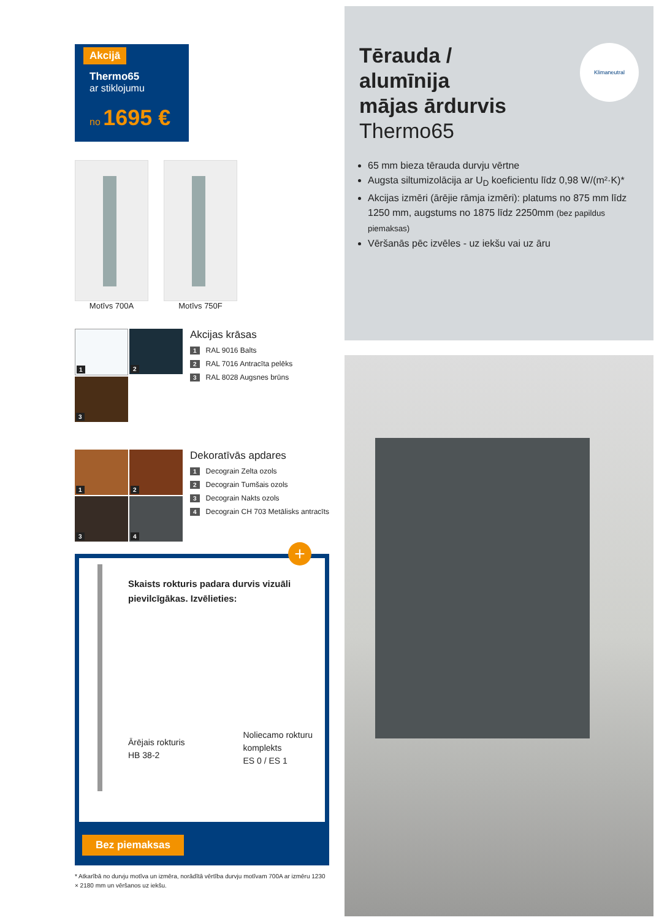Akcijā
Thermo65
ar stiklojumu
no 1695 €
Motīvs 700A Motīvs 750F
1
2
3
Akcijas krāsas
1 RAL 9016 Balts
2 RAL 7016 Antracīta pelēks
3 RAL 8028 Augsnes brūns
1
2
3
4
Dekoratīvās apdares
1 Decograin Zelta ozols
2 Decograin Tumšais ozols
3 Decograin Nakts ozols
4 Decograin CH 703 Metālisks antracīts
+
Skaists rokturis padara durvis vizuāli pievilcīgākas. Izvēlieties:
Ārējais rokturis
HB 38-2
Noliecamo rokturu
komplekts
ES 0 / ES 1
Bez piemaksas
* Atkarībā no durvju motīva un izmēra, norādītā vērtība durvju motīvam 700A ar izmēru 1230 × 2180 mm un vēršanos uz iekšu.
Klimaneutral
Tērauda /
alumīnija
mājas ārdurvis
Thermo65
65 mm bieza tērauda durvju vērtne
Augsta siltumizolācija ar U<sub>D</sub> koeficientu līdz 0,98 W/(m²·K)*
Akcijas izmēri (ārējie rāmja izmēri): platums no 875 mm līdz 1250 mm, augstums no 1875 līdz 2250mm (bez papildus piemaksas)
Vēršanās pēc izvēles - uz iekšu vai uz āru